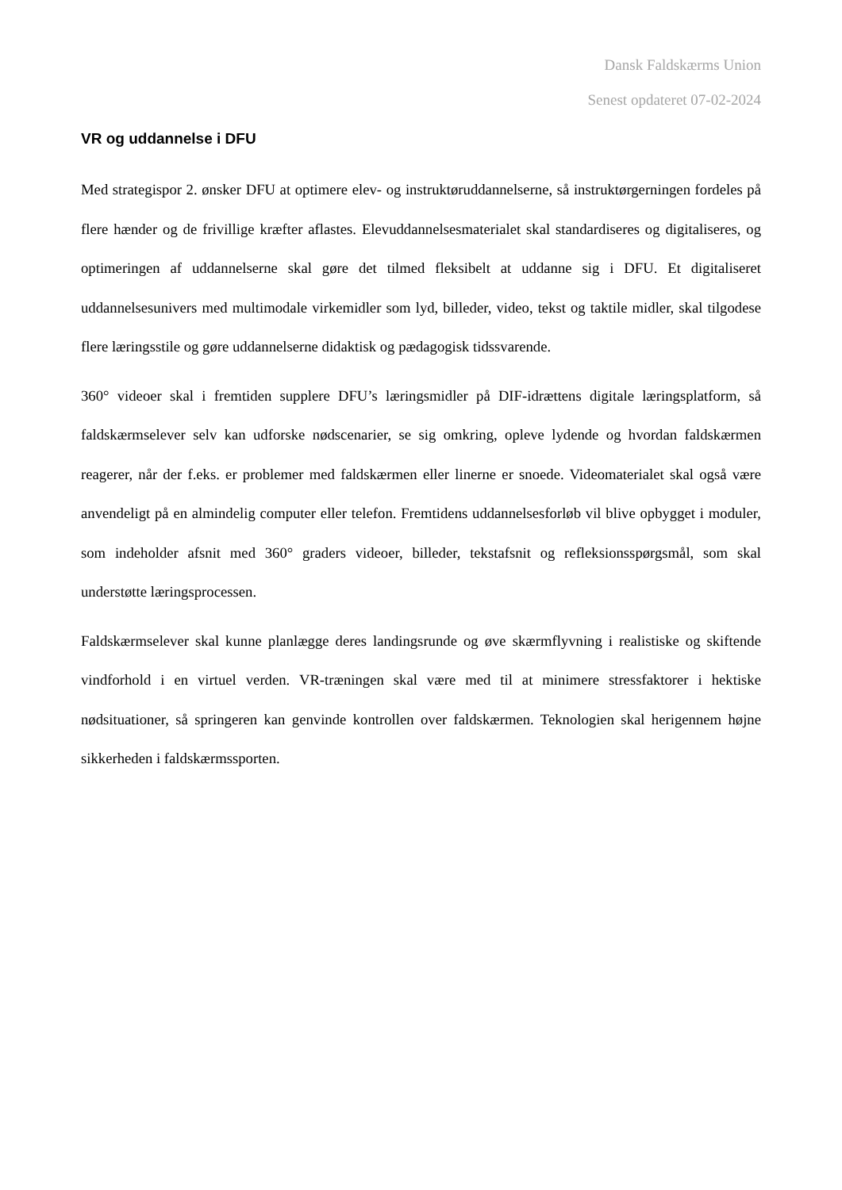Dansk Faldskærms Union
Senest opdateret 07-02-2024
VR og uddannelse i DFU
Med strategispor 2. ønsker DFU at optimere elev- og instruktøruddannelserne, så instruktørgerningen fordeles på flere hænder og de frivillige kræfter aflastes. Elevuddannelsesmaterialet skal standardiseres og digitaliseres, og optimeringen af uddannelserne skal gøre det tilmed fleksibelt at uddanne sig i DFU. Et digitaliseret uddannelsesunivers med multimodale virkemidler som lyd, billeder, video, tekst og taktile midler, skal tilgodese flere læringsstile og gøre uddannelserne didaktisk og pædagogisk tidssvarende.
360° videoer skal i fremtiden supplere DFU’s læringsmidler på DIF-idrættens digitale læringsplatform, så faldskærmselever selv kan udforske nødscenarier, se sig omkring, opleve lydende og hvordan faldskærmen reagerer, når der f.eks. er problemer med faldskærmen eller linerne er snoede. Videomaterialet skal også være anvendeligt på en almindelig computer eller telefon. Fremtidens uddannelsesforløb vil blive opbygget i moduler, som indeholder afsnit med 360° graders videoer, billeder, tekstafsnit og refleksionsspørgsmål, som skal understøtte læringsprocessen.
Faldskærmselever skal kunne planlægge deres landingsrunde og øve skærmflyvning i realistiske og skiftende vindforhold i en virtuel verden. VR-træningen skal være med til at minimere stressfaktorer i hektiske nødsituationer, så springeren kan genvinde kontrollen over faldskærmen. Teknologien skal herigennem højne sikkerheden i faldskærmssporten.